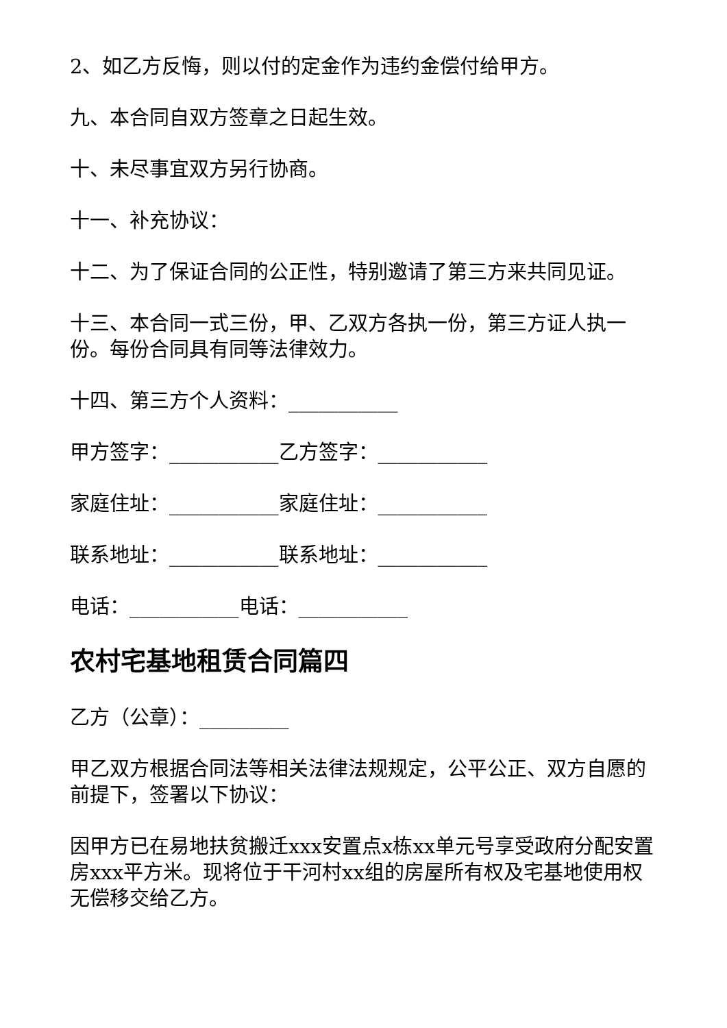2、如乙方反悔，则以付的定金作为违约金偿付给甲方。
九、本合同自双方签章之日起生效。
十、未尽事宜双方另行协商。
十一、补充协议：
十二、为了保证合同的公正性，特别邀请了第三方来共同见证。
十三、本合同一式三份，甲、乙双方各执一份，第三方证人执一份。每份合同具有同等法律效力。
十四、第三方个人资料：___________
甲方签字：___________乙方签字：___________
家庭住址：___________家庭住址：___________
联系地址：___________联系地址：___________
电话：___________电话：___________
农村宅基地租赁合同篇四
乙方（公章）：_________
甲乙双方根据合同法等相关法律法规规定，公平公正、双方自愿的前提下，签署以下协议：
因甲方已在易地扶贫搬迁xxx安置点x栋xx单元号享受政府分配安置房xxx平方米。现将位于干河村xx组的房屋所有权及宅基地使用权无偿移交给乙方。